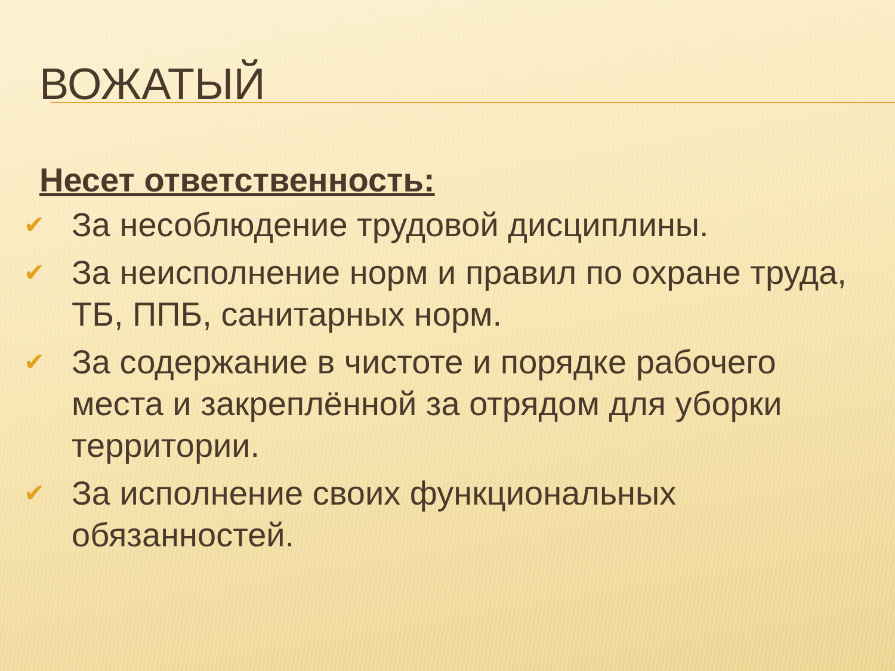ВОЖАТЫЙ
Несет ответственность:
✔ За несоблюдение трудовой дисциплины.
✔ За неисполнение норм и правил по охране труда, ТБ, ППБ, санитарных норм.
✔ За содержание в чистоте и порядке рабочего места и закреплённой за отрядом для уборки территории.
✔ За исполнение своих функциональных обязанностей.